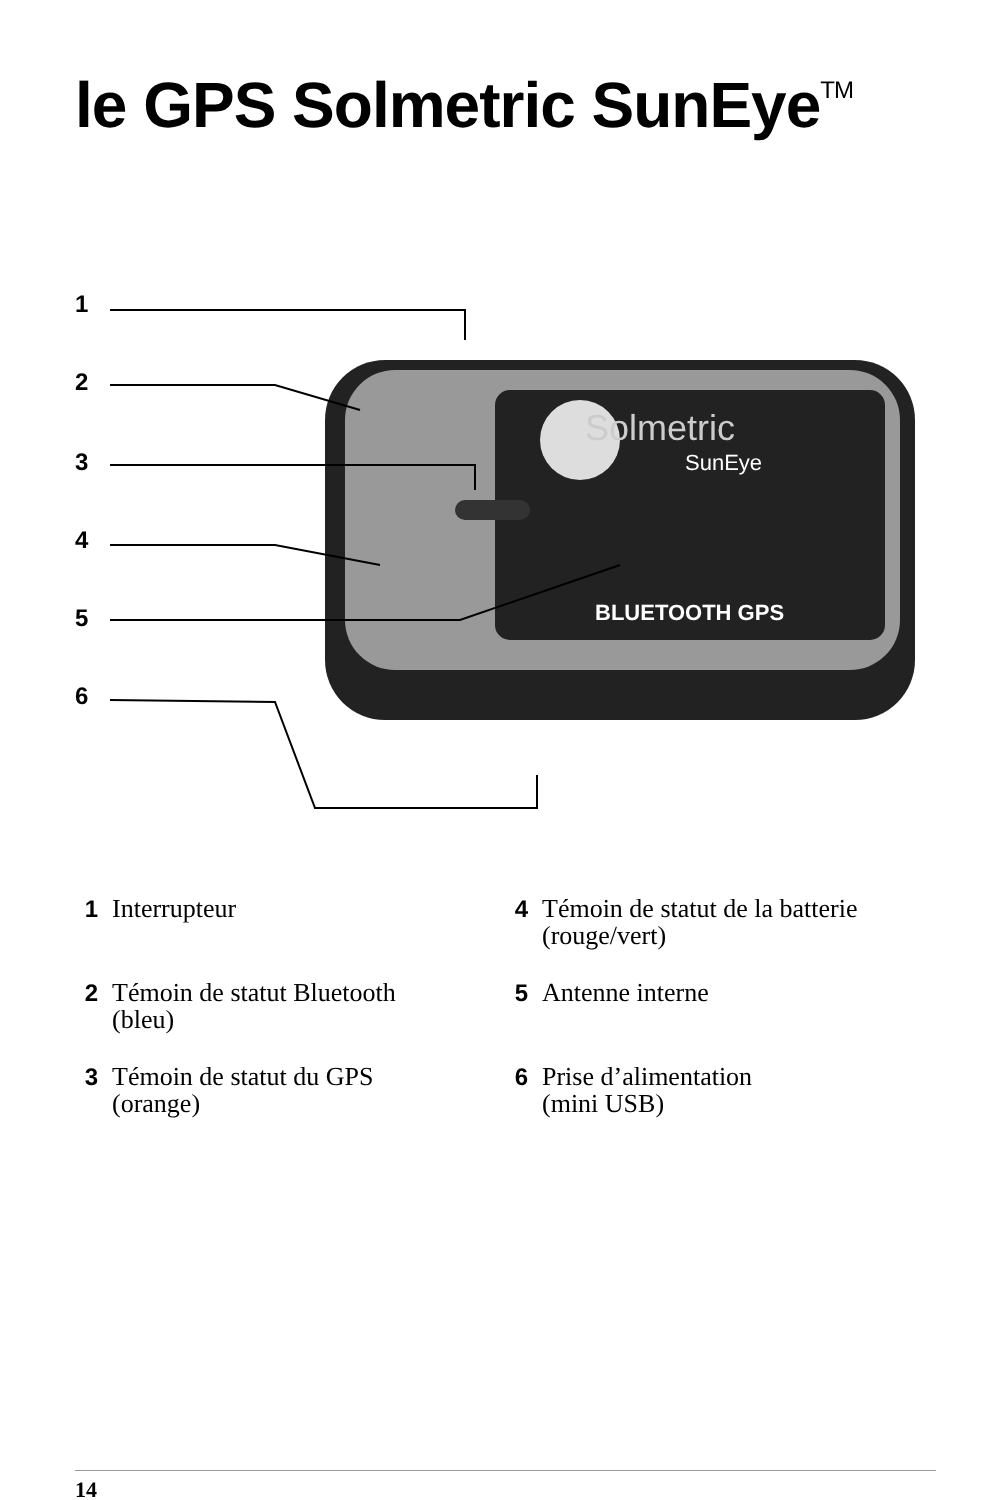le GPS Solmetric SunEye<sup>TM</sup>
Solmetric
SunEye
BLUETOOTH GPS
1
2
3
4
5
6
1 Interrupteur
4 Témoin de statut de la batterie
(rouge/vert)
2 Témoin de statut Bluetooth
(bleu)
5 Antenne interne
3 Témoin de statut du GPS
(orange)
6 Prise d’alimentation
(mini USB)
14